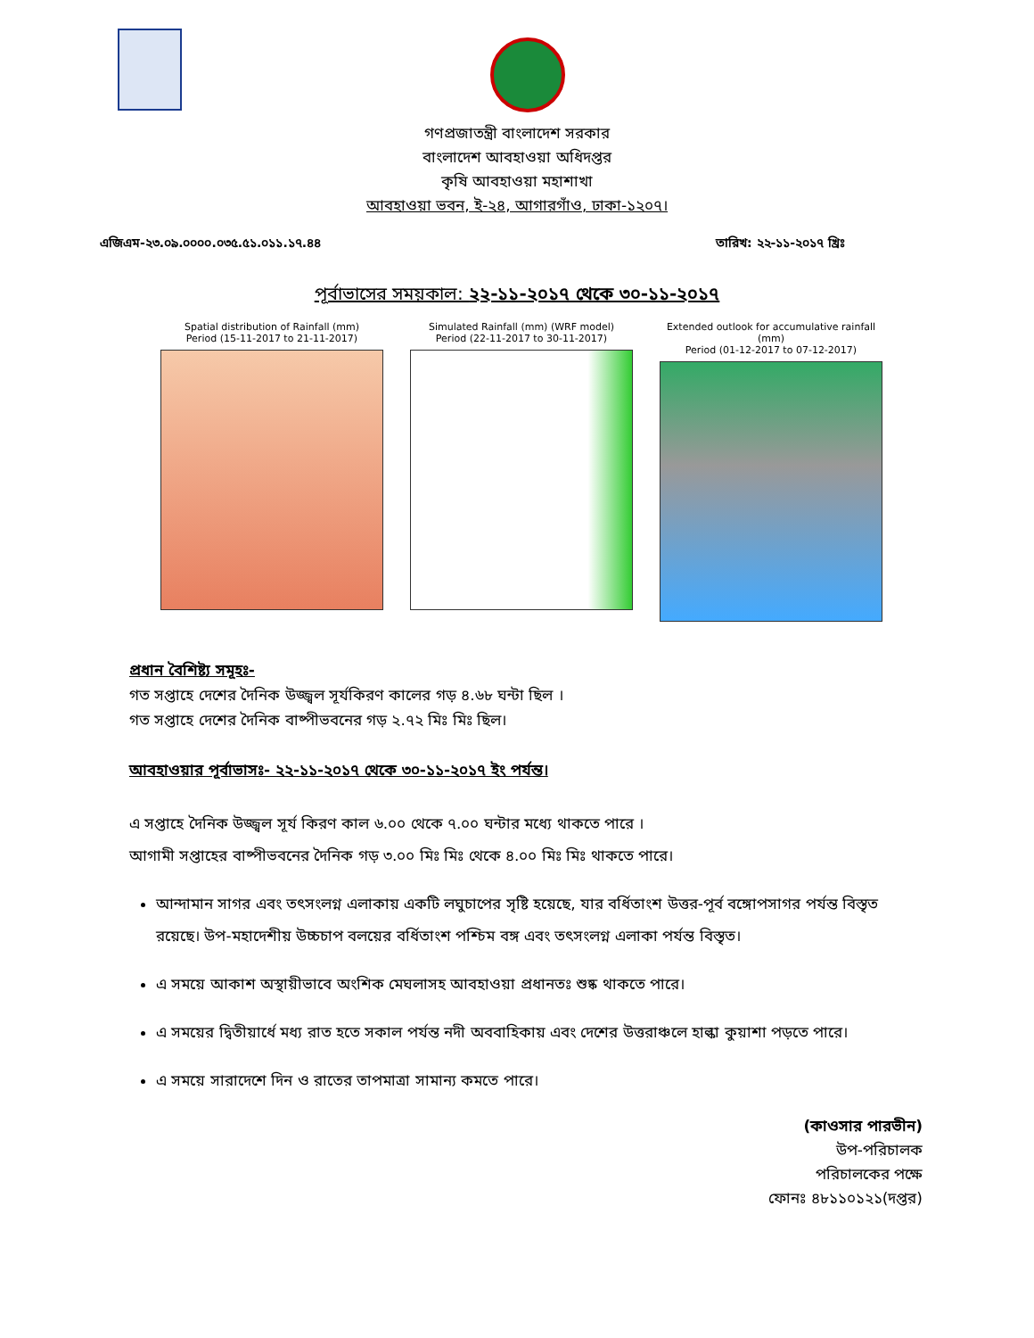গণপ্রজাতন্ত্রী বাংলাদেশ সরকার
বাংলাদেশ আবহাওয়া অধিদপ্তর
কৃষি আবহাওয়া মহাশাখা
আবহাওয়া ভবন, ই-২৪, আগারগাঁও, ঢাকা-১২০৭।
এজিএম-২৩.০৯.০০০০.০৩৫.৫১.০১১.১৭.৪৪ তারিখ: ২২-১১-২০১৭ খ্রিঃ
পূর্বাভাসের সময়কাল: ২২-১১-২০১৭ থেকে ৩০-১১-২০১৭
Spatial distribution of Rainfall (mm)
Period (15-11-2017 to 21-11-2017)
Simulated Rainfall (mm) (WRF model)
Period (22-11-2017 to 30-11-2017)
Extended outlook for accumulative rainfall (mm)
Period (01-12-2017 to 07-12-2017)
প্রধান বৈশিষ্ট্য সমূহঃ-
গত সপ্তাহে দেশের দৈনিক উজ্জ্বল সূর্যকিরণ কালের গড় ৪.৬৮ ঘন্টা ছিল ।
গত সপ্তাহে দেশের দৈনিক বাষ্পীভবনের গড় ২.৭২ মিঃ মিঃ ছিল।
আবহাওয়ার পূর্বাভাসঃ- ২২-১১-২০১৭ থেকে ৩০-১১-২০১৭ ইং পর্যন্ত।
এ সপ্তাহে দৈনিক উজ্জ্বল সূর্য কিরণ কাল ৬.০০ থেকে ৭.০০ ঘন্টার মধ্যে থাকতে পারে ।
আগামী সপ্তাহের বাষ্পীভবনের দৈনিক গড় ৩.০০ মিঃ মিঃ থেকে ৪.০০ মিঃ মিঃ থাকতে পারে।
আন্দামান সাগর এবং তৎসংলগ্ন এলাকায় একটি লঘুচাপের সৃষ্টি হয়েছে, যার বর্ধিতাংশ উত্তর-পূর্ব বঙ্গোপসাগর পর্যন্ত বিস্তৃত রয়েছে। উপ-মহাদেশীয় উচ্চচাপ বলয়ের বর্ধিতাংশ পশ্চিম বঙ্গ এবং তৎসংলগ্ন এলাকা পর্যন্ত বিস্তৃত।
এ সময়ে আকাশ অস্থায়ীভাবে অংশিক মেঘলাসহ আবহাওয়া প্রধানতঃ শুষ্ক থাকতে পারে।
এ সময়ের দ্বিতীয়ার্ধে মধ্য রাত হতে সকাল পর্যন্ত নদী অববাহিকায় এবং দেশের উত্তরাঞ্চলে হাল্কা কুয়াশা পড়তে পারে।
এ সময়ে সারাদেশে দিন ও রাতের তাপমাত্রা সামান্য কমতে পারে।
(কাওসার পারভীন)
উপ-পরিচালক
পরিচালকের পক্ষে
ফোনঃ ৪৮১১০১২১(দপ্তর)